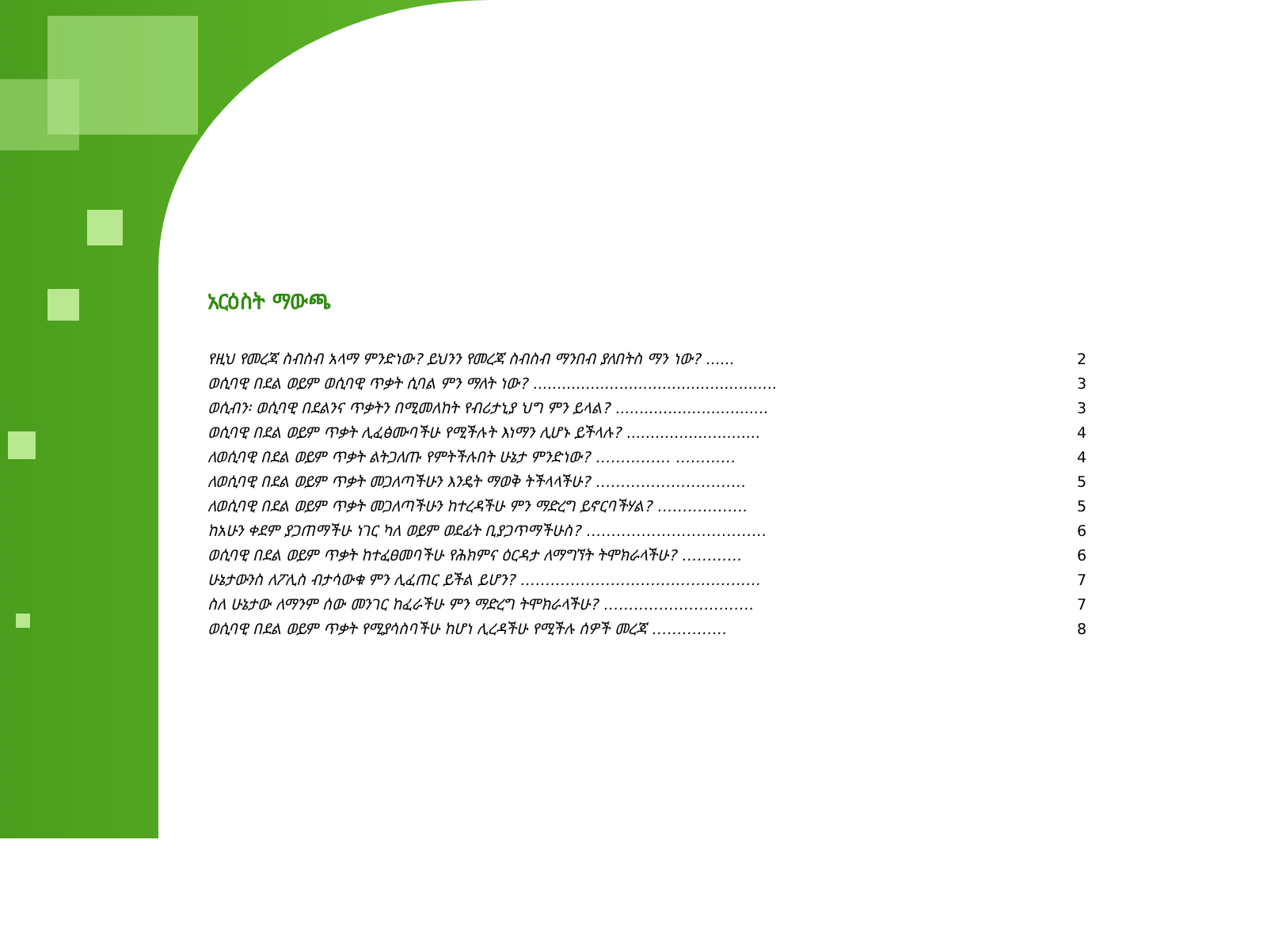አርዕስት ማውጫ
የዚህ የመረጃ ስብስብ አላማ ምንድነው? ይህንን የመረጃ ስብስብ ማንበብ ያለበትስ ማን ነው? ...... 2
ወሲባዊ በደል ወይም ወሲባዊ ጥቃት ሲባል ምን ማለት ነው? ................................................... 3
ወሲብን፡ ወሲባዊ በደልንና ጥቃትን በሚመለከት የብሪታኒያ ህግ ምን ይላል? ................................ 3
ወሲባዊ በደል ወይም ጥቃት ሊፈፅሙባችሁ የሚችሉት እነማን ሊሆኑ ይችላሉ? ............................ 4
ለወሲባዊ በደል ወይም ጥቃት ልትጋለጡ የምትችሉበት ሁኔታ ምንድነው? …………… ………… 4
ለወሲባዊ በደል ወይም ጥቃት መጋለጣችሁን እንዴት ማወቅ ትችላላችሁ? ………………………… 5
ለወሲባዊ በደል ወይም ጥቃት መጋለጣችሁን ከተረዳችሁ ምን ማድረግ ይኖርባችሃል? ……………… 5
ከአሁን ቀደም ያጋጠማችሁ ነገር ካለ ወይም ወደፊት ቢያጋጥማችሁስ? ……………………………… 6
ወሲባዊ በደል ወይም ጥቃት ከተፈፀመባችሁ የሕክምና ዕርዳታ ለማግኘት ትሞክራላችሁ? ………… 6
ሁኔታውንስ ለፖሊስ ብታሳውቁ ምን ሊፈጠር ይችል ይሆን? ………………………………………… 7
ስለ ሁኔታው ለማንም ሰው መንገር ከፈራችሁ ምን ማድረግ ትሞክራላችሁ? ………………………… 7
ወሲባዊ በደል ወይም ጥቃት የሚያሳስባችሁ ከሆነ ሊረዳችሁ የሚችሉ ሰዎች መረጃ …………… 8